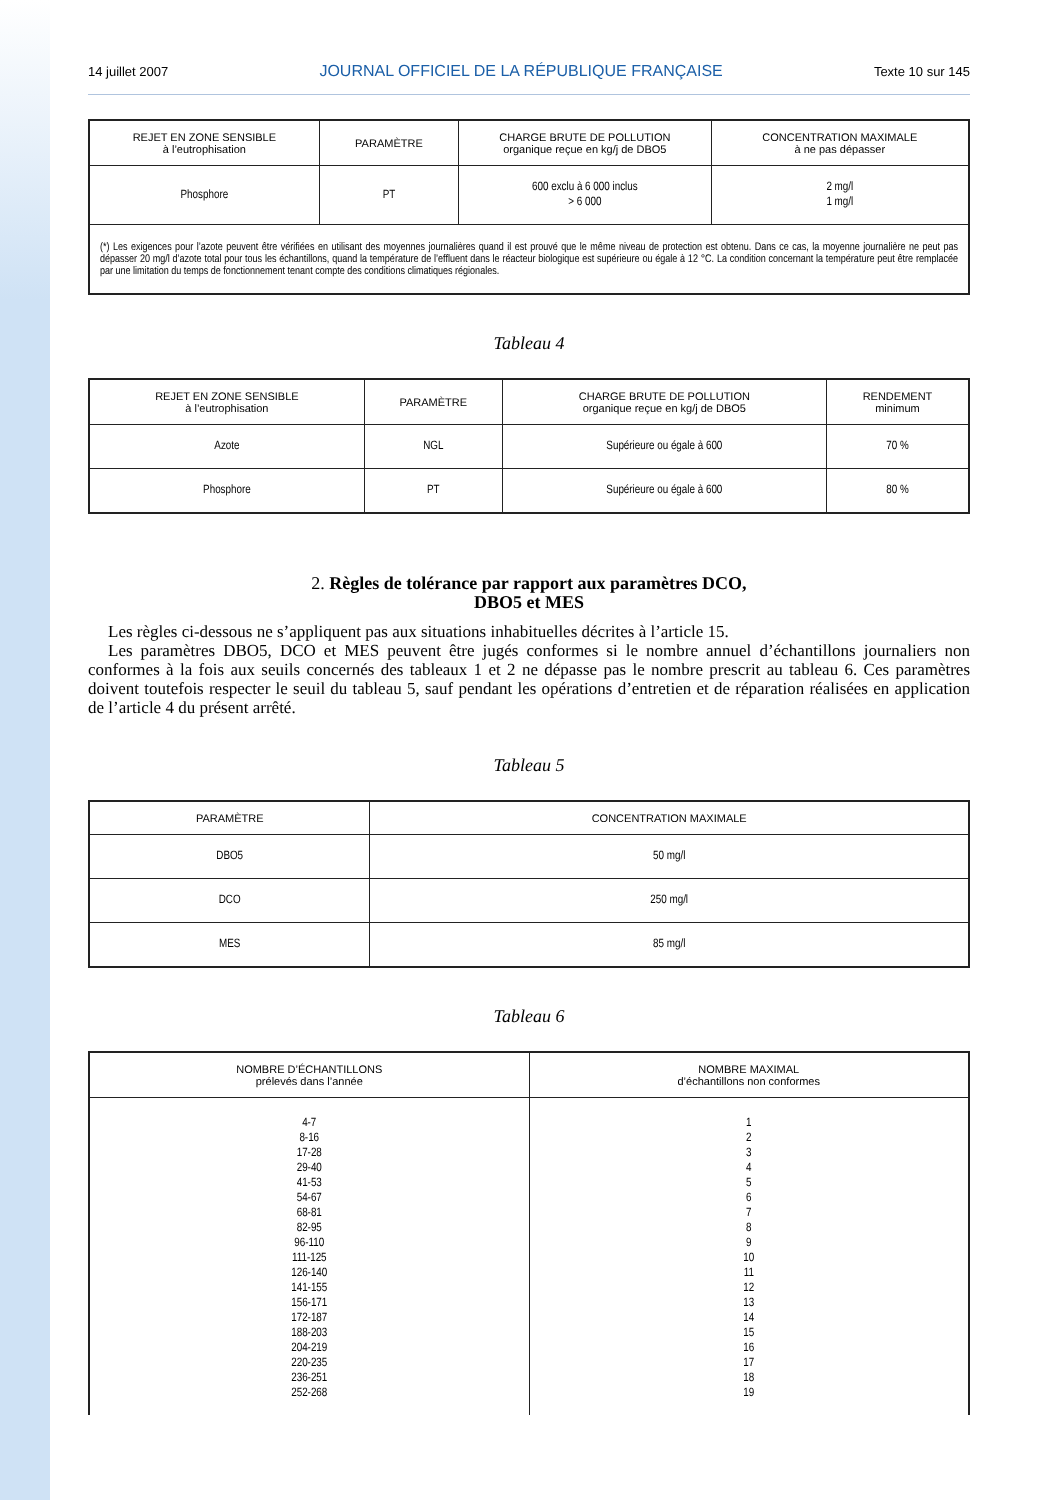14 juillet 2007 JOURNAL OFFICIEL DE LA RÉPUBLIQUE FRANÇAISE Texte 10 sur 145
| REJET EN ZONE SENSIBLE à l’eutrophisation | PARAMÈTRE | CHARGE BRUTE DE POLLUTION organique reçue en kg/j de DBO5 | CONCENTRATION MAXIMALE à ne pas dépasser |
| --- | --- | --- | --- |
| Phosphore | PT | 600 exclu à 6 000 inclus > 6 000 | 2 mg/l 1 mg/l |
| (*) Les exigences pour l’azote peuvent être vérifiées en utilisant des moyennes journalières quand il est prouvé que le même niveau de protection est obtenu. Dans ce cas, la moyenne journalière ne peut pas dépasser 20 mg/l d’azote total pour tous les échantillons, quand la température de l’effluent dans le réacteur biologique est supérieure ou égale à 12 °C. La condition concernant la température peut être remplacée par une limitation du temps de fonctionnement tenant compte des conditions climatiques régionales. | | | |
Tableau 4
| REJET EN ZONE SENSIBLE à l’eutrophisation | PARAMÈTRE | CHARGE BRUTE DE POLLUTION organique reçue en kg/j de DBO5 | RENDEMENT minimum |
| --- | --- | --- | --- |
| Azote | NGL | Supérieure ou égale à 600 | 70 % |
| Phosphore | PT | Supérieure ou égale à 600 | 80 % |
2. Règles de tolérance par rapport aux paramètres DCO,
DBO5 et MES
Les règles ci-dessous ne s’appliquent pas aux situations inhabituelles décrites à l’article 15.
Les paramètres DBO5, DCO et MES peuvent être jugés conformes si le nombre annuel d’échantillons journaliers non conformes à la fois aux seuils concernés des tableaux 1 et 2 ne dépasse pas le nombre prescrit au tableau 6. Ces paramètres doivent toutefois respecter le seuil du tableau 5, sauf pendant les opérations d’entretien et de réparation réalisées en application de l’article 4 du présent arrêté.
Tableau 5
| PARAMÈTRE | CONCENTRATION MAXIMALE |
| --- | --- |
| DBO5 | 50 mg/l |
| DCO | 250 mg/l |
| MES | 85 mg/l |
Tableau 6
| NOMBRE D’ÉCHANTILLONS prélevés dans l’année | NOMBRE MAXIMAL d’échantillons non conformes |
| --- | --- |
| 4-7 8-16 17-28 29-40 41-53 54-67 68-81 82-95 96-110 111-125 126-140 141-155 156-171 172-187 188-203 204-219 220-235 236-251 252-268 | 1 2 3 4 5 6 7 8 9 10 11 12 13 14 15 16 17 18 19 |